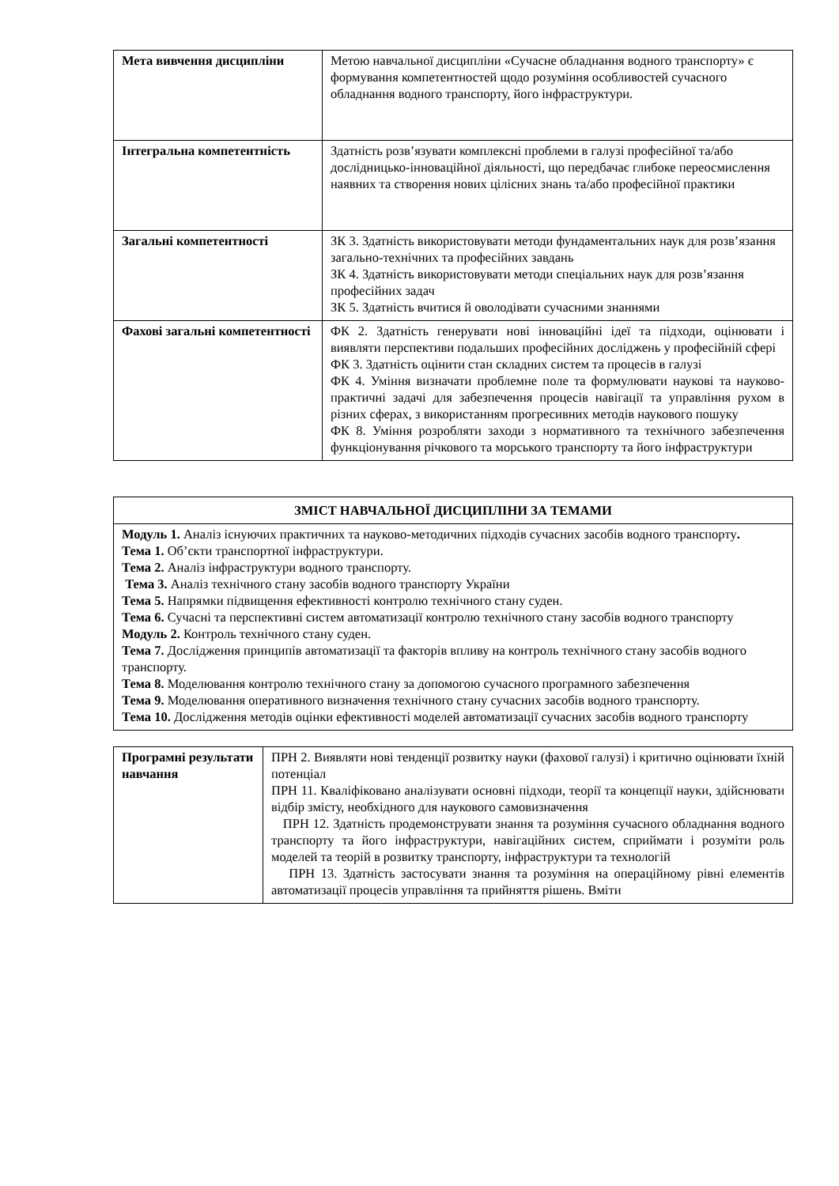| Мета вивчення дисципліни | Метою навчальної дисципліни «Сучасне обладнання водного транспорту» є формування компетентностей щодо розуміння особливостей сучасного обладнання водного транспорту, його інфраструктури. |
| Інтегральна компетентність | Здатність розв’язувати комплексні проблеми в галузі професійної та/або дослідницько-інноваційної діяльності, що передбачає глибоке переосмислення наявних та створення нових цілісних знань та/або професійної практики |
| Загальні компетентності | ЗК 3. Здатність використовувати методи фундаментальних наук для розв’язання загально-технічних та професійних завдань ЗК 4. Здатність використовувати методи спеціальних наук для розв’язання професійних задач ЗК 5. Здатність вчитися й оволодівати сучасними знаннями |
| Фахові загальні компетентності | ФК 2. Здатність генерувати нові інноваційні ідеї та підходи, оцінювати і виявляти перспективи подальших професійних досліджень у професійній сфері ФК 3. Здатність оцінити стан складних систем та процесів в галузі ФК 4. Уміння визначати проблемне поле та формулювати наукові та науково-практичні задачі для забезпечення процесів навігації та управління рухом в різних сферах, з використанням прогресивних методів наукового пошуку ФК 8. Уміння розробляти заходи з нормативного та технічного забезпечення функціонування річкового та морського транспорту та його інфраструктури |
| ЗМІСТ НАВЧАЛЬНОЇ ДИСЦИПЛІНИ ЗА ТЕМАМИ |
| Модуль 1. Аналіз існуючих практичних та науково-методичних підходів сучасних засобів водного транспорту . Тема 1. Об’єкти транспортної інфраструктури. Тема 2. Аналіз інфраструктури водного транспорту. Тема 3. Аналіз технічного стану засобів водного транспорту України Тема 5. Напрямки підвищення ефективності контролю технічного стану суден. Тема 6. Сучасні та перспективні систем автоматизації контролю технічного стану засобів водного транспорту Модуль 2. Контроль технічного стану суден. Тема 7. Дослідження принципів автоматизації та факторів впливу на контроль технічного стану засобів водного транспорту. Тема 8. Моделювання контролю технічного стану за допомогою сучасного програмного забезпечення Тема 9. Моделювання оперативного визначення технічного стану сучасних засобів водного транспорту. Тема 10. Дослідження методів оцінки ефективності моделей автоматизації сучасних засобів водного транспорту |
| Програмні результати навчання | ПРН 2. Виявляти нові тенденції розвитку науки (фахової галузі) і критично оцінювати їхній потенціал ПРН 11. Кваліфіковано аналізувати основні підходи, теорії та концепції науки, здійснювати відбір змісту, необхідного для наукового самовизначення ПРН 12. Здатність продемонструвати знання та розуміння сучасного обладнання водного транспорту та його інфраструктури, навігаційних систем, сприймати і розуміти роль моделей та теорій в розвитку транспорту, інфраструктури та технологій ПРН 13. Здатність застосувати знання та розуміння на операційному рівні елементів автоматизації процесів управління та прийняття рішень. Вміти |